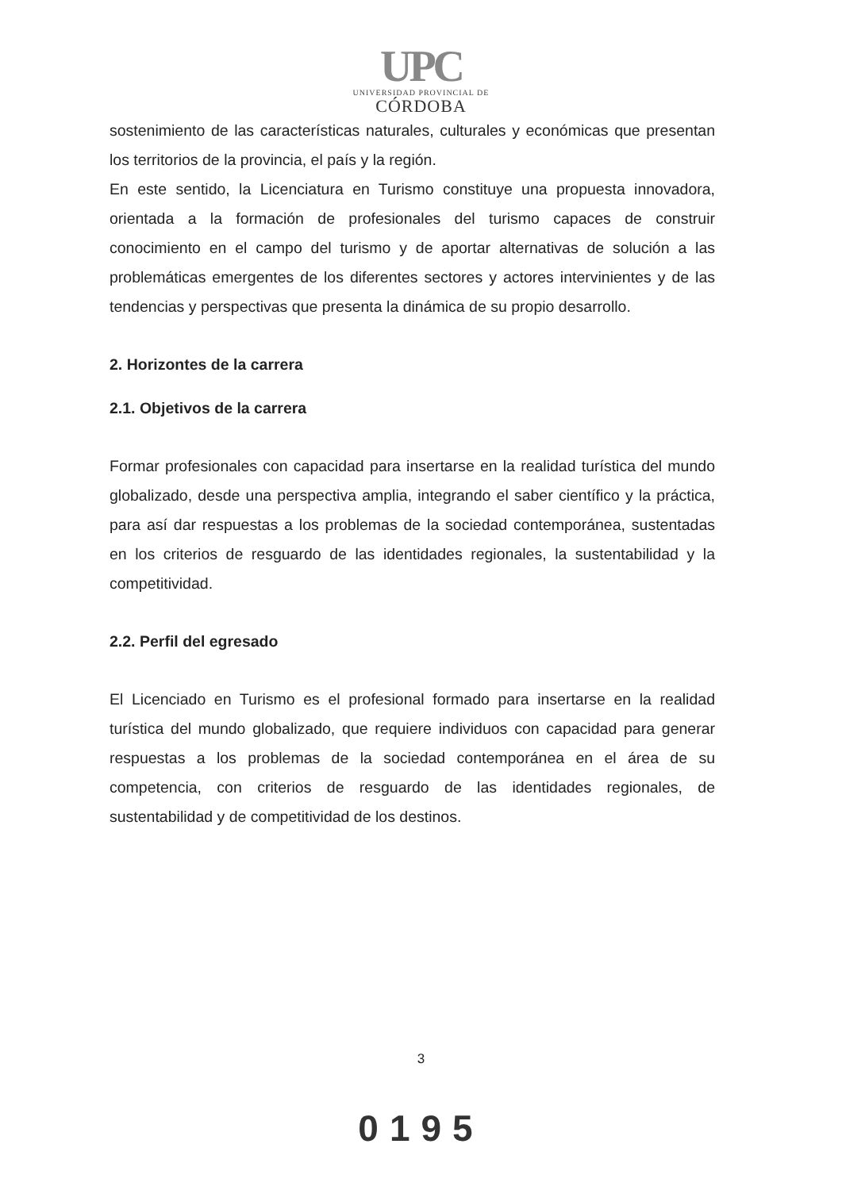UPC
UNIVERSIDAD PROVINCIAL DE
CÓRDOBA
sostenimiento de las características naturales, culturales y económicas que presentan los territorios de la provincia, el país y la región.
En este sentido, la Licenciatura en Turismo constituye una propuesta innovadora, orientada a la formación de profesionales del turismo capaces de construir conocimiento en el campo del turismo y de aportar alternativas de solución a las problemáticas emergentes de los diferentes sectores y actores intervinientes y de las tendencias y perspectivas que presenta la dinámica de su propio desarrollo.
2. Horizontes de la carrera
2.1. Objetivos de la carrera
Formar profesionales con capacidad para insertarse en la realidad turística del mundo globalizado, desde una perspectiva amplia, integrando el saber científico y la práctica, para así dar respuestas a los problemas de la sociedad contemporánea, sustentadas en los criterios de resguardo de las identidades regionales, la sustentabilidad y la competitividad.
2.2. Perfil del egresado
El Licenciado en Turismo es el profesional formado para insertarse en la realidad turística del mundo globalizado, que requiere individuos con capacidad para generar respuestas a los problemas de la sociedad contemporánea en el área de su competencia, con criterios de resguardo de las identidades regionales, de sustentabilidad y de competitividad de los destinos.
3
0195